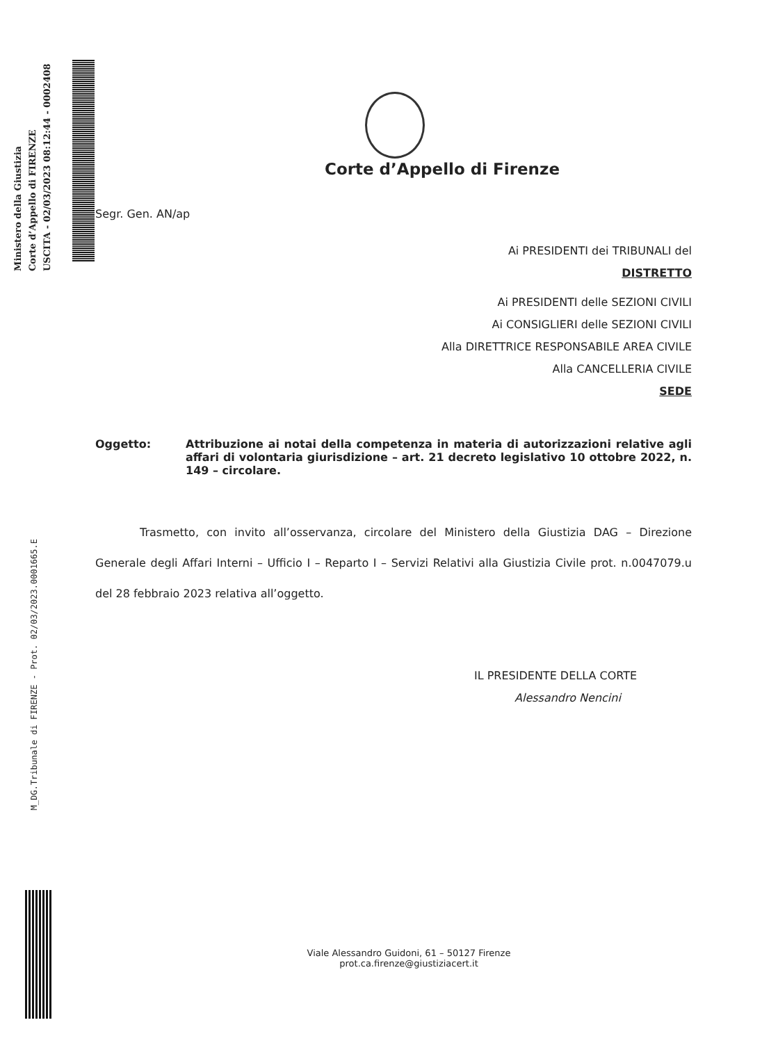Ministero della Giustizia
Corte d’Appello di FIRENZE
USCITA - 02/03/2023 08:12:44 - 0002408
M_DG.Tribunale di FIRENZE - Prot. 02/03/2023.0001665.E
Corte d’Appello di Firenze
Segr. Gen. AN/ap
Ai PRESIDENTI dei TRIBUNALI del
DISTRETTO
Ai PRESIDENTI delle SEZIONI CIVILI
Ai CONSIGLIERI delle SEZIONI CIVILI
Alla DIRETTRICE RESPONSABILE AREA CIVILE
Alla CANCELLERIA CIVILE
SEDE
Oggetto: Attribuzione ai notai della competenza in materia di autorizzazioni relative agli affari di volontaria giurisdizione – art. 21 decreto legislativo 10 ottobre 2022, n. 149 – circolare.
Trasmetto, con invito all’osservanza, circolare del Ministero della Giustizia DAG – Direzione Generale degli Affari Interni – Ufficio I – Reparto I – Servizi Relativi alla Giustizia Civile prot. n.0047079.u del 28 febbraio 2023 relativa all’oggetto.
IL PRESIDENTE DELLA CORTE
Alessandro Nencini
Viale Alessandro Guidoni, 61 – 50127 Firenze
prot.ca.firenze@giustiziacert.it